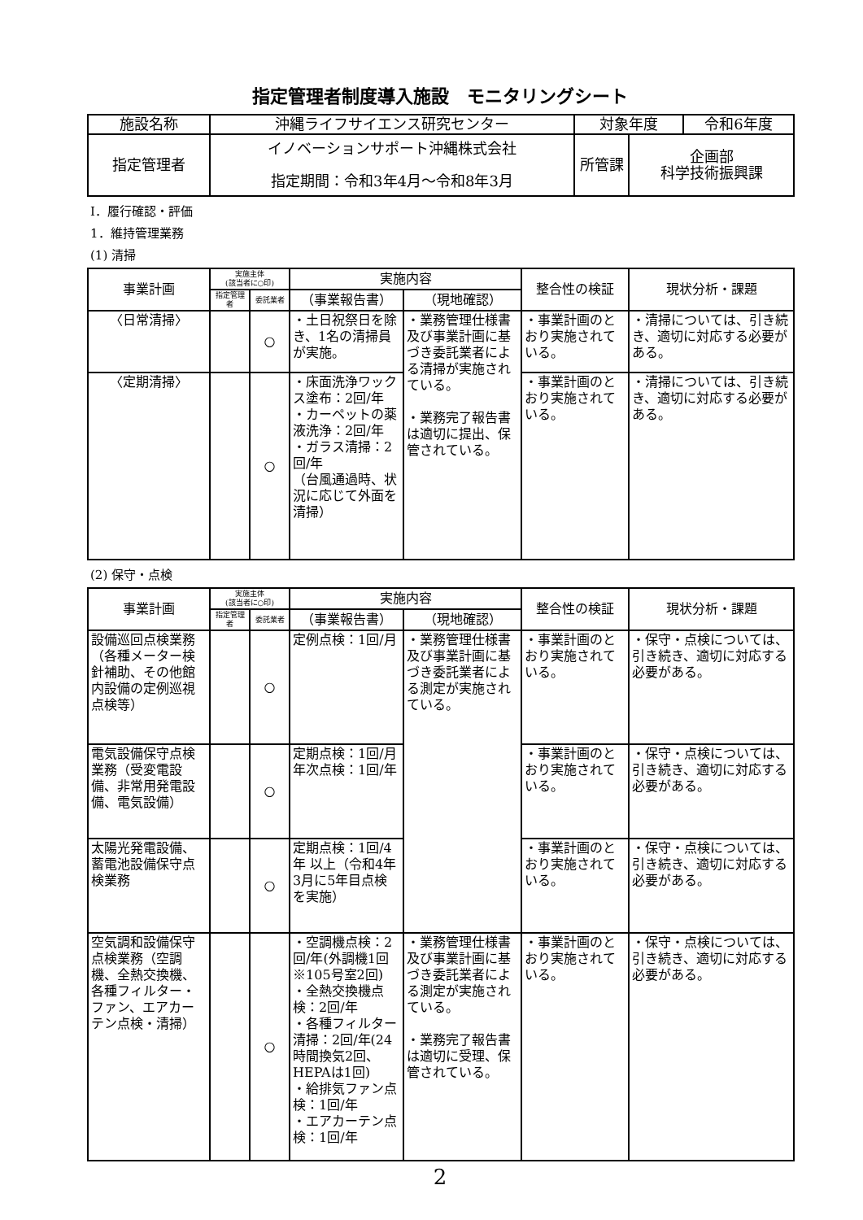指定管理者制度導入施設　モニタリングシート
| 施設名称 | 沖縄ライフサイエンス研究センター | 対象年度 | | 令和6年度 |
| 指定管理者 | イノベーションサポート沖縄株式会社 指定期間：令和3年4月～令和8年3月 | 所管課 | 企画部 科学技術振興課 | |
Ⅰ．履行確認・評価
1．維持管理業務
(1) 清掃
| 事業計画 | 実施主体 (該当者に○印) | | 実施内容 | | 整合性の検証 | 現状分析・課題 |
| --- | --- | --- | --- | --- | --- | --- |
| | 指定管理者 | 委託業者 | （事業報告書） | （現地確認） | | |
| 〈日常清掃〉 | | ○ | ・土日祝祭日を除き、1名の清掃員が実施。 | ・業務管理仕様書及び事業計画に基づき委託業者による清掃が実施されている。 ・業務完了報告書は適切に提出、保管されている。 | ・事業計画のとおり実施されている。 | ・清掃については、引き続き、適切に対応する必要がある。 |
| 〈定期清掃〉 | | ○ | ・床面洗浄ワックス塗布：2回/年 ・カーペットの薬液洗浄：2回/年 ・ガラス清掃：2回/年 （台風通過時、状況に応じて外面を清掃） | | ・事業計画のとおり実施されている。 | ・清掃については、引き続き、適切に対応する必要がある。 |
(2) 保守・点検
| 事業計画 | 実施主体 (該当者に○印) | | 実施内容 | | 整合性の検証 | 現状分析・課題 |
| --- | --- | --- | --- | --- | --- | --- |
| | 指定管理者 | 委託業者 | （事業報告書） | （現地確認） | | |
| 設備巡回点検業務（各種メーター検針補助、その他館内設備の定例巡視点検等） | | ○ | 定例点検：1回/月 | ・業務管理仕様書及び事業計画に基づき委託業者による測定が実施されている。 | ・事業計画のとおり実施されている。 | ・保守・点検については、引き続き、適切に対応する必要がある。 |
| 電気設備保守点検業務（受変電設備、非常用発電設備、電気設備） | | ○ | 定期点検：1回/月 年次点検：1回/年 | | ・事業計画のとおり実施されている。 | ・保守・点検については、引き続き、適切に対応する必要がある。 |
| 太陽光発電設備、蓄電池設備保守点検業務 | | ○ | 定期点検：1回/4年 以上（令和4年3月に5年目点検を実施） | | ・事業計画のとおり実施されている。 | ・保守・点検については、引き続き、適切に対応する必要がある。 |
| 空気調和設備保守点検業務（空調機、全熱交換機、各種フィルター・ファン、エアカーテン点検・清掃） | | ○ | ・空調機点検：2回/年(外調機1回※105号室2回) ・全熱交換機点検：2回/年 ・各種フィルター清掃：2回/年(24時間換気2回、HEPAは1回) ・給排気ファン点検：1回/年 ・エアカーテン点検：1回/年 | ・業務管理仕様書及び事業計画に基づき委託業者による測定が実施されている。 ・業務完了報告書は適切に受理、保管されている。 | ・事業計画のとおり実施されている。 | ・保守・点検については、引き続き、適切に対応する必要がある。 |
2